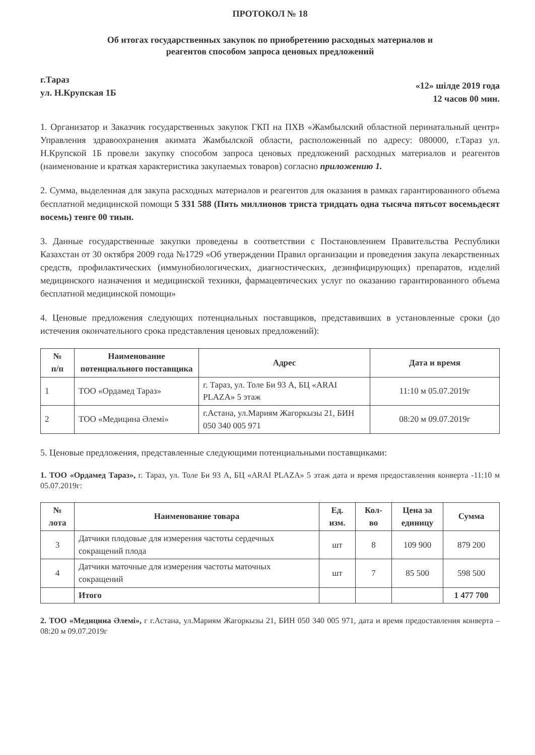ПРОТОКОЛ № 18
Об итогах государственных закупок по приобретению расходных материалов и
реагентов способом запроса ценовых предложений
г.Тараз
ул. Н.Крупская 1Б
«12» шілде 2019 года
12 часов 00 мин.
1. Организатор и Заказчик государственных закупок ГКП на ПХВ «Жамбылский областной перинатальный центр» Управления здравоохранения акимата Жамбылской области, расположенный по адресу: 080000, г.Тараз ул. Н.Крупской 1Б провели закупку способом запроса ценовых предложений расходных материалов и реагентов (наименование и краткая характеристика закупаемых товаров) согласно приложению 1.
2. Сумма, выделенная для закупа расходных материалов и реагентов для оказания в рамках гарантированного объема бесплатной медицинской помощи 5 331 588 (Пять миллионов триста тридцать одна тысяча пятьсот восемьдесят восемь) тенге 00 тиын.
3. Данные государственные закупки проведены в соответствии с Постановлением Правительства Республики Казахстан от 30 октября 2009 года №1729 «Об утверждении Правил организации и проведения закупа лекарственных средств, профилактических (иммунобиологических, диагностических, дезинфицирующих) препаратов, изделий медицинского назначения и медицинской техники, фармацевтических услуг по оказанию гарантированного объема бесплатной медицинской помощи»
4. Ценовые предложения следующих потенциальных поставщиков, представивших в установленные сроки (до истечения окончательного срока представления ценовых предложений):
| № п/п | Наименование потенциального поставщика | Адрес | Дата и время |
| --- | --- | --- | --- |
| 1 | ТОО «Ордамед Тараз» | г. Тараз, ул. Толе Би 93 А, БЦ «ARAI PLAZA» 5 этаж | 11:10 м 05.07.2019г |
| 2 | ТОО «Медицина Әлемі» | г.Астана, ул.Мариям Жагоркызы 21, БИН 050 340 005 971 | 08:20 м 09.07.2019г |
5. Ценовые предложения, представленные следующими потенциальными поставщиками:
1. ТОО «Ордамед Тараз», г. Тараз, ул. Толе Би 93 А, БЦ «ARAI PLAZA» 5 этаж дата и время предоставления конверта -11:10 м 05.07.2019г:
| № лота | Наименование товара | Ед. изм. | Кол- во | Цена за единицу | Сумма |
| --- | --- | --- | --- | --- | --- |
| 3 | Датчики плодовые для измерения частоты сердечных сокращений плода | шт | 8 | 109 900 | 879 200 |
| 4 | Датчики маточные для измерения частоты маточных сокращений | шт | 7 | 85 500 | 598 500 |
| | Итого | | | | 1 477 700 |
2. ТОО «Медицина Әлемі», г г.Астана, ул.Мариям Жагоркызы 21, БИН 050 340 005 971, дата и время предоставления конверта – 08:20 м 09.07.2019г